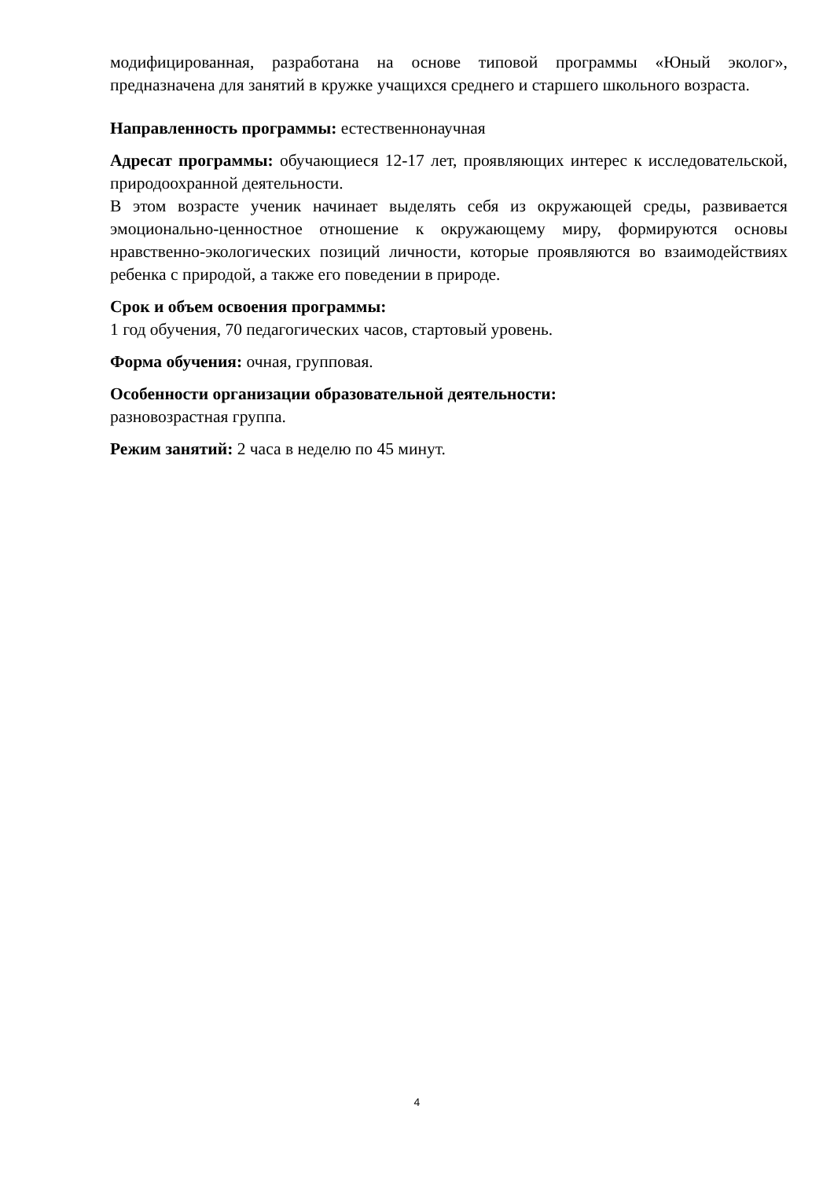модифицированная, разработана на основе типовой программы «Юный эколог», предназначена для занятий в кружке учащихся среднего и старшего школьного возраста.
Направленность программы: естественнонаучная
Адресат программы: обучающиеся 12-17 лет, проявляющих интерес к исследовательской, природоохранной деятельности.
В этом возрасте ученик начинает выделять себя из окружающей среды, развивается эмоционально-ценностное отношение к окружающему миру, формируются основы нравственно-экологических позиций личности, которые проявляются во взаимодействиях ребенка с природой, а также его поведении в природе.
Срок и объем освоения программы:
1 год обучения, 70 педагогических часов, стартовый уровень.
Форма обучения: очная, групповая.
Особенности организации образовательной деятельности:
разновозрастная группа.
Режим занятий: 2 часа в неделю по 45 минут.
4